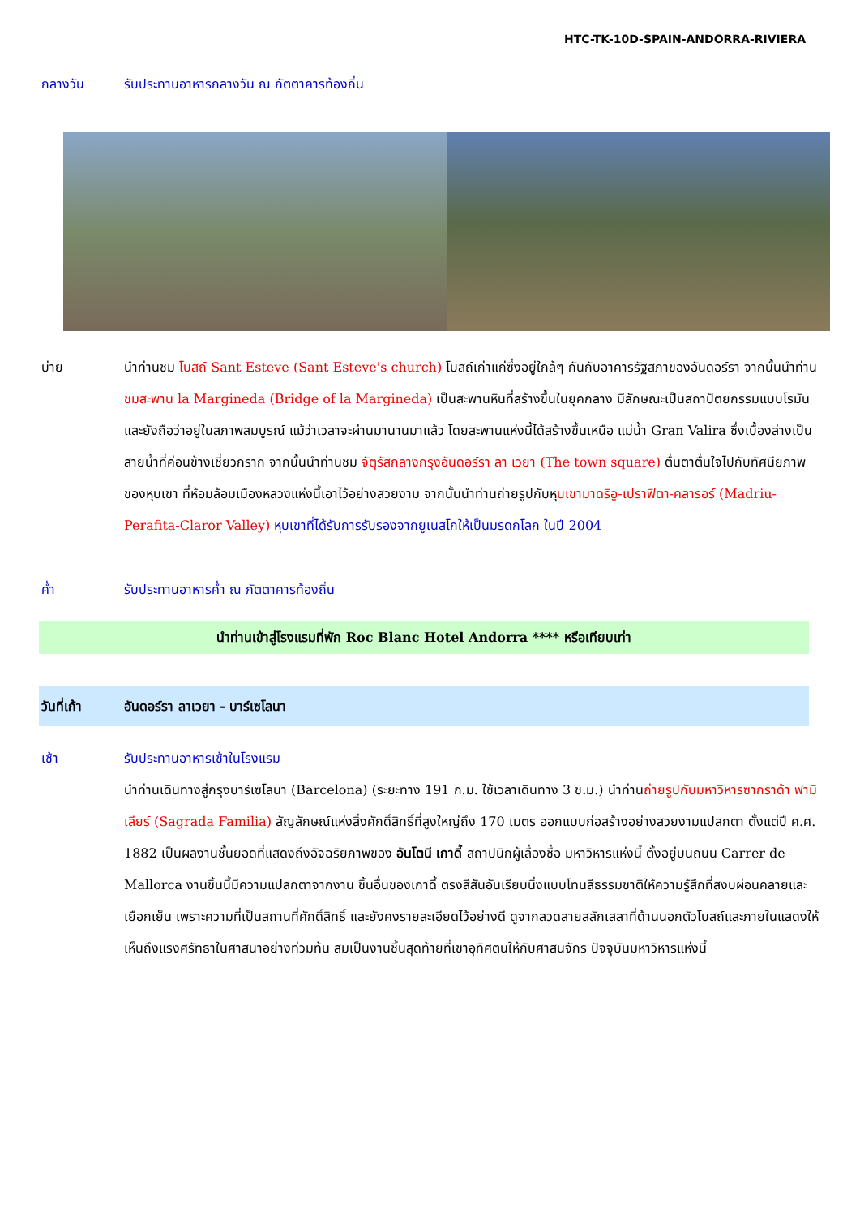HTC-TK-10D-SPAIN-ANDORRA-RIVIERA
กลางวัน รับประทานอาหารกลางวัน ณ ภัตตาคารท้องถิ่น
บ่าย นำท่านชม โบสถ์ Sant Esteve (Sant Esteve's church) โบสถ์เก่าแก่ซึ่งอยู่ใกล้ๆ กันกับอาคารรัฐสภาของอันดอร์รา จากนั้นนำท่านชมสะพาน la Margineda (Bridge of la Margineda) เป็นสะพานหินที่สร้างขึ้นในยุคกลาง มีลักษณะเป็นสถาปัตยกรรมแบบโรมัน และยังถือว่าอยู่ในสภาพสมบูรณ์ แม้ว่าเวลาจะผ่านมานานมาแล้ว โดยสะพานแห่งนี้ได้สร้างขึ้นเหนือ แม่น้ำ Gran Valira ซึ่งเบื้องล่างเป็นสายน้ำที่ค่อนข้างเชี่ยวกราก จากนั้นนำท่านชม จัตุรัสกลางกรุงอันดอร์รา ลา เวยา (The town square) ตื่นตาตื่นใจไปกับทัศนียภาพของหุบเขา ที่ห้อมล้อมเมืองหลวงแห่งนี้เอาไว้อย่างสวยงาม จากนั้นนำท่านถ่ายรูปกับหุบเขามาดริอู-เปราฟิตา-คลารอร์ (Madriu-Perafita-Claror Valley) หุบเขาที่ได้รับการรับรองจากยูเนสโกให้เป็นมรดกโลก ในปี 2004
ค่ำ รับประทานอาหารค่ำ ณ ภัตตาคารท้องถิ่น
นำท่านเข้าสู่โรงแรมที่พัก Roc Blanc Hotel Andorra **** หรือเทียบเท่า
วันที่เก้า อันดอร์รา ลาเวยา - บาร์เซโลนา
เช้า รับประทานอาหารเช้าในโรงแรม
นำท่านเดินทางสู่กรุงบาร์เซโลนา (Barcelona) (ระยะทาง 191 ก.ม. ใช้เวลาเดินทาง 3 ช.ม.) นำท่านถ่ายรูปกับมหาวิหารซากราด้า ฟามิเลียร์ (Sagrada Familia) สัญลักษณ์แห่งสิ่งศักดิ์สิทธิ์ที่สูงใหญ่ถึง 170 เมตร ออกแบบก่อสร้างอย่างสวยงามแปลกตา ตั้งแต่ปี ค.ศ. 1882 เป็นผลงานชั้นยอดที่แสดงถึงอัจฉริยภาพของ อันโตนี เกาดี้ สถาปนิกผู้เลื่องชื่อ มหาวิหารแห่งนี้ ตั้งอยู่บนถนน Carrer de Mallorca งานชิ้นนี้มีความแปลกตาจากงาน ชิ้นอื่นของเกาดี้ ตรงสีสันอันเรียบนิ่งแบบโทนสีธรรมชาติให้ความรู้สึกที่สงบผ่อนคลายและเยือกเย็น เพราะความที่เป็นสถานที่ศักดิ์สิทธิ์ และยังคงรายละเอียดไว้อย่างดี ดูจากลวดลายสลักเสลาที่ด้านนอกตัวโบสถ์และภายในแสดงให้เห็นถึงแรงศรัทธาในศาสนาอย่างท่วมท้น สมเป็นงานชิ้นสุดท้ายที่เขาอุทิศตนให้กับศาสนจักร ปัจจุบันมหาวิหารแห่งนี้